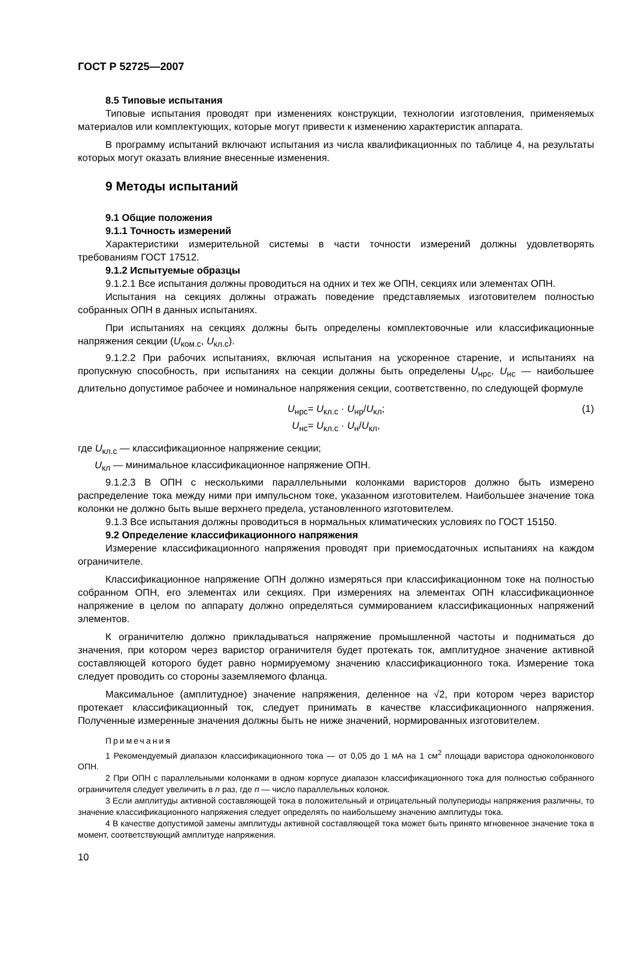ГОСТ Р 52725—2007
8.5 Типовые испытания
Типовые испытания проводят при изменениях конструкции, технологии изготовления, применяемых материалов или комплектующих, которые могут привести к изменению характеристик аппарата.
В программу испытаний включают испытания из числа квалификационных по таблице 4, на результаты которых могут оказать влияние внесенные изменения.
9 Методы испытаний
9.1 Общие положения
9.1.1 Точность измерений
Характеристики измерительной системы в части точности измерений должны удовлетворять требованиям ГОСТ 17512.
9.1.2 Испытуемые образцы
9.1.2.1 Все испытания должны проводиться на одних и тех же ОПН, секциях или элементах ОПН.
Испытания на секциях должны отражать поведение представляемых изготовителем полностью собранных ОПН в данных испытаниях.
При испытаниях на секциях должны быть определены комплектовочные или классификационные напряжения секции (U<sub>ком.с</sub>, U<sub>кл.с</sub>).
9.1.2.2 При рабочих испытаниях, включая испытания на ускоренное старение, и испытаниях на пропускную способность, при испытаниях на секции должны быть определены U<sub>нрс</sub>, U<sub>нс</sub> — наибольшее длительно допустимое рабочее и номинальное напряжения секции, соответственно, по следующей формуле
U<sub>нрс</sub>= U<sub>кл.с</sub> · U<sub>нр</sub>/U<sub>кл</sub>; (1)
U<sub>нс</sub>= U<sub>кл.с</sub> · U<sub>н</sub>/U<sub>кл</sub>,
где U<sub>кл.с</sub> — классификационное напряжение секции;
U<sub>кл</sub> — минимальное классификационное напряжение ОПН.
9.1.2.3 В ОПН с несколькими параллельными колонками варисторов должно быть измерено распределение тока между ними при импульсном токе, указанном изготовителем. Наибольшее значение тока колонки не должно быть выше верхнего предела, установленного изготовителем.
9.1.3 Все испытания должны проводиться в нормальных климатических условиях по ГОСТ 15150.
9.2 Определение классификационного напряжения
Измерение классификационного напряжения проводят при приемосдаточных испытаниях на каждом ограничителе.
Классификационное напряжение ОПН должно измеряться при классификационном токе на полностью собранном ОПН, его элементах или секциях. При измерениях на элементах ОПН классификационное напряжение в целом по аппарату должно определяться суммированием классификационных напряжений элементов.
К ограничителю должно прикладываться напряжение промышленной частоты и подниматься до значения, при котором через варистор ограничителя будет протекать ток, амплитудное значение активной составляющей которого будет равно нормируемому значению классификационного тока. Измерение тока следует проводить со стороны заземляемого фланца.
Максимальное (амплитудное) значение напряжения, деленное на √2, при котором через варистор протекает классификационный ток, следует принимать в качестве классификационного напряжения. Полученные измеренные значения должны быть не ниже значений, нормированных изготовителем.
Примечания
1 Рекомендуемый диапазон классификационного тока — от 0,05 до 1 мА на 1 см<sup>2</sup> площади варистора одноколонкового ОПН.
2 При ОПН с параллельными колонками в одном корпусе диапазон классификационного тока для полностью собранного ограничителя следует увеличить в n раз, где n — число параллельных колонок.
3 Если амплитуды активной составляющей тока в положительный и отрицательный полупериоды напряжения различны, то значение классификационного напряжения следует определять по наибольшему значению амплитуды тока.
4 В качестве допустимой замены амплитуды активной составляющей тока может быть принято мгновенное значение тока в момент, соответствующий амплитуде напряжения.
10